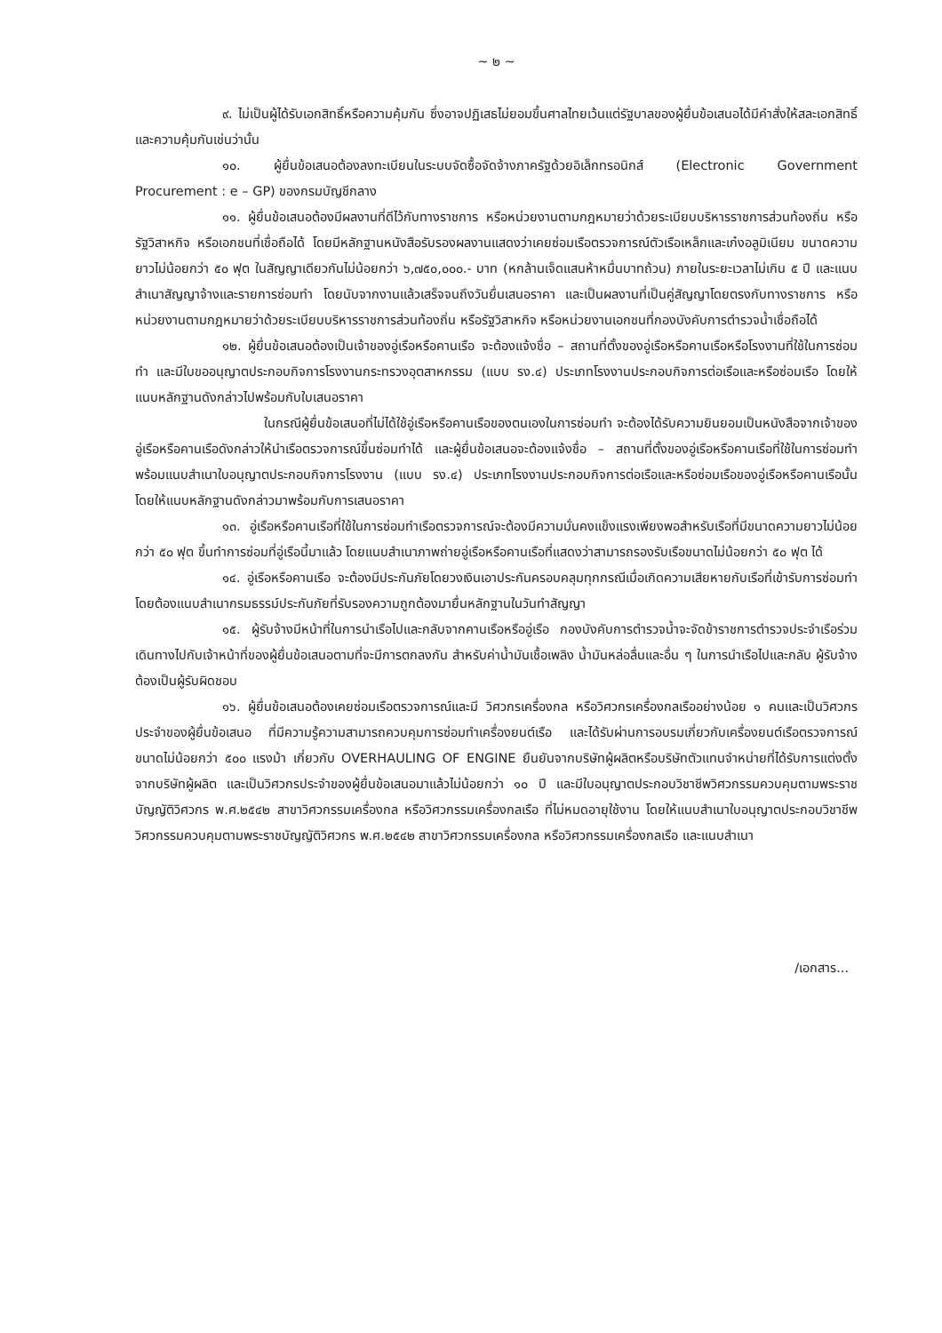~ ๒ ~
๙. ไม่เป็นผู้ได้รับเอกสิทธิ์หรือความคุ้มกัน ซึ่งอาจปฏิเสธไม่ยอมขึ้นศาลไทยเว้นแต่รัฐบาลของผู้ยื่นข้อเสนอได้มีคำสั่งให้สละเอกสิทธิ์และความคุ้มกันเช่นว่านั้น
๑๐. ผู้ยื่นข้อเสนอต้องลงทะเบียนในระบบจัดซื้อจัดจ้างภาครัฐด้วยอิเล็กทรอนิกส์ (Electronic Government Procurement : e – GP) ของกรมบัญชีกลาง
๑๑. ผู้ยื่นข้อเสนอต้องมีผลงานที่ดีไว้กับทางราชการ หรือหน่วยงานตามกฎหมายว่าด้วยระเบียบบริหารราชการส่วนท้องถิ่น หรือรัฐวิสาหกิจ หรือเอกชนที่เชื่อถือได้ โดยมีหลักฐานหนังสือรับรองผลงานแสดงว่าเคยซ่อมเรือตรวจการณ์ตัวเรือเหล็กและเก๋งอลูมิเนียม ขนาดความยาวไม่น้อยกว่า ๕๐ ฟุต ในสัญญาเดียวกันไม่น้อยกว่า ๖,๗๕๐,๐๐๐.- บาท (หกล้านเจ็ดแสนห้าหมื่นบาทถ้วน) ภายในระยะเวลาไม่เกิน ๕ ปี และแนบสำเนาสัญญาจ้างและรายการซ่อมทำ โดยนับจากงานแล้วเสร็จจนถึงวันยื่นเสนอราคา และเป็นผลงานที่เป็นคู่สัญญาโดยตรงกับทางราชการ หรือหน่วยงานตามกฎหมายว่าด้วยระเบียบบริหารราชการส่วนท้องถิ่น หรือรัฐวิสาหกิจ หรือหน่วยงานเอกชนที่กองบังคับการตำรวจน้ำเชื่อถือได้
๑๒. ผู้ยื่นข้อเสนอต้องเป็นเจ้าของอู่เรือหรือคานเรือ จะต้องแจ้งชื่อ – สถานที่ตั้งของอู่เรือหรือคานเรือหรือโรงงานที่ใช้ในการซ่อมทำ และมีใบขออนุญาตประกอบกิจการโรงงานกระทรวงอุตสาหกรรม (แบบ รง.๔) ประเภทโรงงานประกอบกิจการต่อเรือและหรือซ่อมเรือ โดยให้แนบหลักฐานดังกล่าวไปพร้อมกับใบเสนอราคา
ในกรณีผู้ยื่นข้อเสนอที่ไม่ได้ใช้อู่เรือหรือคานเรือของตนเองในการซ่อมทำ จะต้องได้รับความยินยอมเป็นหนังสือจากเจ้าของอู่เรือหรือคานเรือดังกล่าวให้นำเรือตรวจการณ์ขึ้นซ่อมทำได้ และผู้ยื่นข้อเสนอจะต้องแจ้งชื่อ – สถานที่ตั้งของอู่เรือหรือคานเรือที่ใช้ในการซ่อมทำ พร้อมแนบสำเนาใบอนุญาตประกอบกิจการโรงงาน (แบบ รง.๔) ประเภทโรงงานประกอบกิจการต่อเรือและหรือซ่อมเรือของอู่เรือหรือคานเรือนั้น โดยให้แนบหลักฐานดังกล่าวมาพร้อมกับการเสนอราคา
๑๓. อู่เรือหรือคานเรือที่ใช้ในการซ่อมทำเรือตรวจการณ์จะต้องมีความมั่นคงแข็งแรงเพียงพอสำหรับเรือที่มีขนาดความยาวไม่น้อยกว่า ๕๐ ฟุต ขึ้นทำการซ่อมที่อู่เรือนี้มาแล้ว โดยแนบสำเนาภาพถ่ายอู่เรือหรือคานเรือที่แสดงว่าสามารถรองรับเรือขนาดไม่น้อยกว่า ๕๐ ฟุต ได้
๑๔. อู่เรือหรือคานเรือ จะต้องมีประกันภัยโดยวงเงินเอาประกันครอบคลุมทุกกรณีเมื่อเกิดความเสียหายกับเรือที่เข้ารับการซ่อมทำโดยต้องแนบสำเนากรมธรรม์ประกันภัยที่รับรองความถูกต้องมายื่นหลักฐานในวันทำสัญญา
๑๕. ผู้รับจ้างมีหน้าที่ในการนำเรือไปและกลับจากคานเรือหรืออู่เรือ กองบังคับการตำรวจน้ำจะจัดข้าราชการตำรวจประจำเรือร่วมเดินทางไปกับเจ้าหน้าที่ของผู้ยื่นข้อเสนอตามที่จะมีการตกลงกัน สำหรับค่าน้ำมันเชื้อเพลิง น้ำมันหล่อลื่นและอื่น ๆ ในการนำเรือไปและกลับ ผู้รับจ้างต้องเป็นผู้รับผิดชอบ
๑๖. ผู้ยื่นข้อเสนอต้องเคยซ่อมเรือตรวจการณ์และมี วิศวกรเครื่องกล หรือวิศวกรเครื่องกลเรืออย่างน้อย ๑ คนและเป็นวิศวกรประจำของผู้ยื่นข้อเสนอ ที่มีความรู้ความสามารถควบคุมการซ่อมทำเครื่องยนต์เรือ และได้รับผ่านการอบรมเกี่ยวกับเครื่องยนต์เรือตรวจการณ์ขนาดไม่น้อยกว่า ๕๐๐ แรงม้า เกี่ยวกับ OVERHAULING OF ENGINE ยืนยันจากบริษัทผู้ผลิตหรือบริษัทตัวแทนจำหน่ายที่ได้รับการแต่งตั้งจากบริษัทผู้ผลิต และเป็นวิศวกรประจำของผู้ยื่นข้อเสนอมาแล้วไม่น้อยกว่า ๑๐ ปี และมีใบอนุญาตประกอบวิชาชีพวิศวกรรมควบคุมตามพระราชบัญญัติวิศวกร พ.ศ.๒๕๔๒ สาขาวิศวกรรมเครื่องกล หรือวิศวกรรมเครื่องกลเรือ ที่ไม่หมดอายุใช้งาน โดยให้แนบสำเนาใบอนุญาตประกอบวิชาชีพวิศวกรรมควบคุมตามพระราชบัญญัติวิศวกร พ.ศ.๒๕๔๒ สาขาวิศวกรรมเครื่องกล หรือวิศวกรรมเครื่องกลเรือ และแนบสำเนา
/เอกสาร...